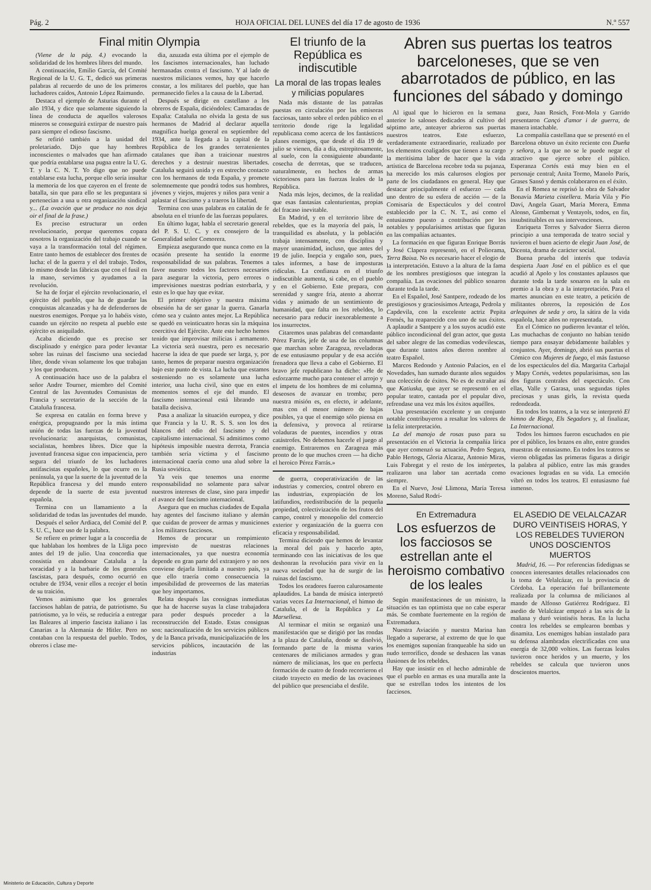Pág. 2 HOJA OFICIAL DEL LUNES del día 17 de agosto de 1936 N.º 557
Final mitin Olympia
(Viene de la pág. 4.) evocando la solidaridad de los hombres libres del mundo.
A continuación, Emilio García, del Comité Regional de la U. G. T., dedicó sus primeras palabras al recuerdo de uno de los primeros luchadores caídos, Antonio López Raimundo.
Destaca el ejemplo de Asturias durante el año 1934, y dice que solamente siguiendo la línea de conducta de aquellos valerosos mineros se conseguirá extirpar de nuestro país para siempre el odioso fascismo.
Se refirió también a la unidad del proletariado. Dijo que hay hombres inconscientes o malvados que han afirmado que podría entablarse una pugna entre la U. G. T. y la C. N. T. Yo digo que no puede entablarse esta lucha, porque ello sería insultar la memoria de los que cayeron en el frente de batalla, sin que para ello se les preguntara si pertenecían a una u otra organización sindical y... (La ovación que se produce no nos deja oir el final de la frase.)
Es preciso estructurar un orden revolucionario, porque queremos copara nosotros la organización del trabajo cuando se vaya a la transformación total del régimen. Entre tanto hemos de establecer dos frentes de lucha: el de la guerra y el del trabajo. Todos, lo mismo desde las fábricas que con el fusil en la mano, servimos y ayudamos a la revolución.
Se ha de forjar el ejército revolucionario, el ejército del pueblo, que ha de guardar las conquistas alcanzadas y ha de defendernos de nuestros enemigos. Porque ya lo habéis visto, cuando un ejército no respeta al pueblo este ejército es aniquilado.
Acaba diciendo que es preciso ser disciplinado y enérgico para poder levantar sobre las ruinas del fascismo una sociedad libre, donde vivan solamente los que trabajan y los que producen.
A continuación hace uso de la palabra el señor Andre Tourner, miembro del Comité Central de las Juventudes Comunistas de Francia y secretario de la sección de la Cataluña francesa.
Se expresa en catalán en forma breve y enérgica, propugnando por la más íntima unión de todas las fuerzas de la juventud revolucionaria: anarquistas, comunistas, socialistas, hombres libres. Dice que la juventud francesa sigue con impaciencia, pero segura del triunfo de los luchadores antifascistas españoles, lo que ocurre en la península, ya que la suerte de la juventud de la República francesa y del mundo entero depende de la suerte de esta juventud española.
Termina con un llamamiento a la solidaridad de todas las juventudes del mundo.
Después el señor Ardiaca, del Comité del P. S. U. C., hace uso de la palabra.
Se refiere en primer lugar a la concordia de que hablaban los hombres de la Lliga poco antes del 19 de julio. Una concordia que consistía en abandonar Cataluña a la voracidad y a la barbarie de los generales fascistas, para después, como ocurrió en octubre de 1934, venir ellos a recojer el botín de su traición.
Vemos asimismo que los generales facciosos hablan de patria, de patriotismo. Su patriotismo, ya lo véis, se reduciría a entregar las Baleares al imperio fascista italiano i las Canarias a la Alemania de Hitler. Pero no contaban con la respuesta del pueblo. Todos, obreros i clase me-
dia, azuzada esta última por el ejemplo de los fascismos internacionales, han luchado hermanadas contra el fascismo. Y al lado de nuestros milicianos vemos, hay que hacerlo constar, a los militares del pueblo, que han permanecido fieles a la causa de la Libertad.
Después se dirige en castellano a los obreros de España, diciéndoles: Camaradas de España: Cataluña no olvida la gesta de sus hermanos de Madrid al declarar aquella magnífica huelga general en septiembre del 1934, ante la llegada a la capital de la República de los grandes terratenientes catalanes que iban a traicionar nuestros derechos y a destruir nuestras libertades. Cataluña seguirá unida y en estrecho contacto con los hermanos de toda España, y promete solemnemente que pondrá todos sus hombres, jóvenes y viejos, mujeres y niños para venir a aplastar el fascismo y a traeros la libertad.
Termina con unas palabras en catalán de fe absoluta en el triunfo de las fuerzas populares.
En último lugar, habla el secretario general del P. S. U. C. y ex consejero de la Generalidad señor Comorera.
Empieza asegurando que nunca como en la ocasión presente ha sentido la enorme responsabilidad de sus palabras. Tenemos a favor nuestro todos los factores necesarios para asegurar la victoria, pero errores o imprevisiones nuestras podrían estorbarla, y esto es lo que hay que evitar.
El primer objetivo y nuestra máxima obsesión ha de ser ganar la guerra. Ganarla cómo sea y cuánto antes mejor. La República se quedó en veinticuatro horas sin la máquina coercitiva del Ejército. Ante este hecho hemos tenido que improvisar milicias i armamento. La victoria será nuestra, pero es necesario hacerse la idea de que puede ser larga, y, por tanto, hemos de preparar nuestra organización bajo este punto de vista. La lucha que estamos sosteniendo no es solamente una lucha interior, una lucha civil, sino que en estos momentos somos el eje del mundo. El fascismo internacional está librando una batalla decisiva.
Pasa a analizar la situación europea, y dice que Francia y la U. R. S. S. son los dos blancos del odio del fascismo y del capitalismo internacional. Si admitimos como hipótesis imposible nuestra derrota, Francia también sería víctima y el fascismo internacional caería como una alud sobre la Rusia soviética.
Ya veis que tenemos una enorme responsabilidad no solamente para salvar nuestros intereses de clase, sino para impedir el avance del fascismo internacional.
Asegura que en muchas ciudades de España hay agentes del fascismo italiano y alemán que cuidan de proveer de armas y municiones a los militares facciosos.
Hemos de procurar un rompimiento imprevisto de nuestras relaciones internacionales, ya que nuestra economía depende en gran parte del extranjero y no nos conviene dejarla limitada a nuestro país, ya que ello traería como consecuencia la imposibilidad de proveernos de las materias que hoy importamos.
Relata después las consignas inmediatas que ha de hacerse suyas la clase trabajadora para poder después proceder a la reconstrucción del Estado. Estas consignas son: nacionalización de los servicios públicos y de la Banca privada, municipalización de los servicios públicos, incautación de las industrias
El triunfo de la República es indiscutible
La moral de las tropas leales y milicias populares
Nada más distante de las patrañas puestas en circulación por las emisoras facciosas, tanto sobre el orden público en el territorio donde rige la legalidad republicana como acerca de los fantásticos planes enemigos, que desde el día 19 de julio se vienen, día a día, estrepitosamente, al suelo, con la consiguiente abundante cosecha de derrotas, que se traducen, naturalmente, en hechos de armas victoriosos para las fuerzas leales de la República.
Nada más lejos, decimos, de la realidad que esas fantasías calenturientas, propias del fracaso inevitable.
En Madrid, y en el territorio libre de rebeldes, que es la mayoría del país, la tranquilidad es absoluta, y la población trabaja intensamente, con disciplina y mayor unanimidad, incluso, que antes del 19 de julio. Inepcia y engaño son, pues, tales informes, a base de imposturas ridículas. La confianza en el triunfo indiscutible aumenta, si cabe, en el pueblo y en el Gobierno. Este prepara, con serenidad y sangre fría, atento a ahorrar vidas y animado de un sentimiento de humanidad, que falta en los rebeldes, lo necesario para reducir inexorablemente a los insurrectos.
Citaremos unas palabras del comandante Pérez Farrás, jefe de una de las columnas que marchan sobre Zaragoza, reveladoras de ese entusiasmo popular y de esa acción frenadora que lleva a cabo el Gobierno. El bravo jefe republicano ha dicho: «He de esforzarme mucho para contener el arrojo y el ímpetu de los hombres de mi columna, deseosos de avanzar en tromba; pero nuestra misión es, en efecto, ir adelante, mas con el menor número de bajas posibles, ya que el enemigo sólo piensa en la defensiva, y provoca al retirarse voladuras de puentes, incendios y otras catástrofes. No debemos hacerle el juego al enemigo. Entraremos en Zaragoza más pronto de lo que muchos creen — ha dicho el heroico Pérez Farrás.»
de guerra, cooperativización de las industrias y comercios, control obrero en las industrias, expropiación de los latifundios, reedistribución de la pequeña propiedad, colectivización de los frutos del campo, control y monopolio del comercio exterior y organización de la guerra con eficacia y responsabilidad.
Termina diciendo que hemos de levantar la moral del país y hacerlo apto, terminando con las iniciativas de los que deshonran la revolución para vivir en la nueva sociedad que ha de surgir de las ruinas del fascismo.
Todos los oradores fueron calurosamente aplaudidos. La banda de música interpretó varias veces La Internacional, el himno de Cataluña, el de la República y La Marsellesa.
Al terminar el mitin se organizó una manifestación que se dirigió por las rondas a la plaza de Cataluña, donde se disolvió, formando parte de la misma varios centenares de milicianos armados y gran número de milicianas, los que en perfecta formación de cuatro de fondo recorrieron el citado trayecto en medio de las ovaciones del público que presenciaba el desfile.
Abren sus puertas los teatros barceloneses, que se ven abarrotados de público, en las funciones del sábado y domingo
Al igual que lo hicieron en la semana anterior lo salones dedicados al cultivo del séptimo arte, anteayer abrieron sus puertas nuestros teatros. Este esfuerzo, verdaderamente extraordinario, realizado por los elementos coaligados que tienen a su cargo la meritísima labor de hacer que la vida artística de Barcelona recobre toda su pujanza, ha merecido los más calurosos elogios por parte de los ciudadanos en general. Hay que destacar principalmente el esfuerzo — cada uno dentro de su esfera de acción — de la Comisaría de Espectáculos y del control establecido por la C. N. T., así como el entusiasmo puesto a contribución por los notables y popularísimos artistas que figuran en las compañías actuantes.
La formación en que figuran Enrique Borrás y José Clapera representó, en el Poliorama, Terra Baixa. No es necesario hacer el elogio de la interpretación. Estuvo a la altura de la fama de los nombres prestigiosos que integran la compañía. Las ovaciones del público sonaron durante toda la tarde.
En el Español, José Santpere, rodeado de los prestigiosos y graciosísimos Arteaga, Pedrola y Capdevila, con la excelente actriz Pepita Fornés, ha reaparecido con uno de sus éxitos. A aplaudir a Santpere y a los suyos acudió este público incondicional del gran actor, que gusta del sabor alegre de las comedias vodevilescas, que durante tantos años dieron nombre al teatro Español.
Marcos Redondo y Antonio Palacios, en el Novedades, han sumado durante años seguidos una colección de éxitos. No es de extrañar así que Katiuska, que ayer se representó en el popular teatro, cantada por el popular divo, refrendase una vez más los éxitos aquéllos.
Una presentación excelente y un conjunto notable contribuyeron a resaltar los valores de la feliz interpretación.
La del manojo de rosas puso para su presentación en el Victoria la compañía lírica que ayer comenzó su actuación. Pedro Segura, Pablo Hertogs, Gloria Alcaraz, Antonio Miras, Luis Fabregat y el resto de los intérpretes, realizaron una labor tan acertada como siempre.
En el Nuevo, José Llimona, María Teresa Moreno, Salud Rodrí-
guez, Juan Rosich, Font-Mola y Garrido presentaron Cançó d'amor i de guerra, de manera intachable.
La compañía castellana que se presentó en el Barcelona obtuvo un éxito reciente con Dueña y señora, a la que no se le puede negar el atractivo que ejerce sobre el público. Esperanza Cortés está muy bien en el personaje central; Anita Tormo, Manolo París, Grases Sansó y demás colaboraron en el éxito.
En el Romea se reprisó la obra de Salvador Bonavía Marieta cistellera. María Vila y Pío Daví, Angela Guart, María Morera, Emma Alonso, Gimbernat y Ventayols, todos, en fin, insubstituíbles en sus intervenciones.
Enriqueta Torres y Salvador Sierra dieron principio a una temporada de teatro social y tuvieron el buen acierto de elegir Juan José, de Dicenta, drama de carácter social.
Buena prueba del interés que todavía despierta Juan José en el público es el que acudió al Apolo y los constantes aplausos que durante toda la tarde sonaron en la sala en premio a la obra y a la interpretación. Para el martes anuncian en este teatro, a petición de militantes obreros, la reposición de Los arlequines de seda y oro, la sátira de la vida española, hace años no representada.
En el Cómico no pudieron levantar el telón. Las muchachas de conjunto no habían tenido tiempo para ensayar debidamente bailables y conjuntos. Ayer, domingo, abrió sus puertas el Cómico con Mujeres de fuego, el más fastuoso de los espectáculos del día. Margarita Carbajal y Mapy Cortés, vedetes popularísimas, son las dos figuras centrales del espectáculo. Con ellas, Valle y Garasa, unas segundas tiples preciosas y unas girls, la revista queda redondeada.
En todos los teatros, a la vez se interpretó El himno de Riego, Els Segadors y, al finalizar, La Internacional.
Todos los himnos fueron escuchados en pie por el público, los brazos en alto, entre grandes muestras de entusiasmo. En todos los teatros se vieron obligadas las primeras figuras a dirigir la palabra al público, entre las más grandes ovaciones logradas en su vida. La emoción vibró en todos los teatros. El entusiasmo fué inmenso.
En Extremadura
Los esfuerzos de los facciosos se estrellan ante el heroismo combativo de los leales
Según manifestaciones de un ministro, la situación es tan optimista que no cabe esperar más. Se combate fuertemente en la región de Extremadura.
Nuestra Aviación y nuestra Marina han llegado a superarse, al extremo de que lo que los enemigos suponían franqueable ha sido un nudo terrorífico, donde se deshacen las vanas ilusiones de los rebeldes.
Hay que insistir en el hecho admirable de que el pueblo en armas es una muralla ante la que se estrellan todos los intentos de los facciosos.
EL ASEDIO DE VELALCAZAR DURO VEINTISEIS HORAS, Y LOS REBELDES TUVIERON UNOS DOSCIENTOS MUERTOS
Madrid, 16. — Por referencias fidedignas se conocen interesantes detalles relacionados con la toma de Velalcázar, en la provincia de Córdoba. La operación fué brillantemente realizada por la columna de milicianos al mando de Alfonso Gutiérrez Rodríguez. El asedio de Velalcázar empezó a las seis de la mañana y duró veintiséis horas. En la lucha contra los rebeldes se emplearon bombas y dinamita. Los enemigos habían instalado para su defensa alambradas electrificadas con una energía de 32,000 voltios. Las fuerzas leales tuvieron once heridos y un muerto, y los rebeldes se calcula que tuvieron unos doscientos muertos.
Ministerio de Educación, Cultura y Deporte